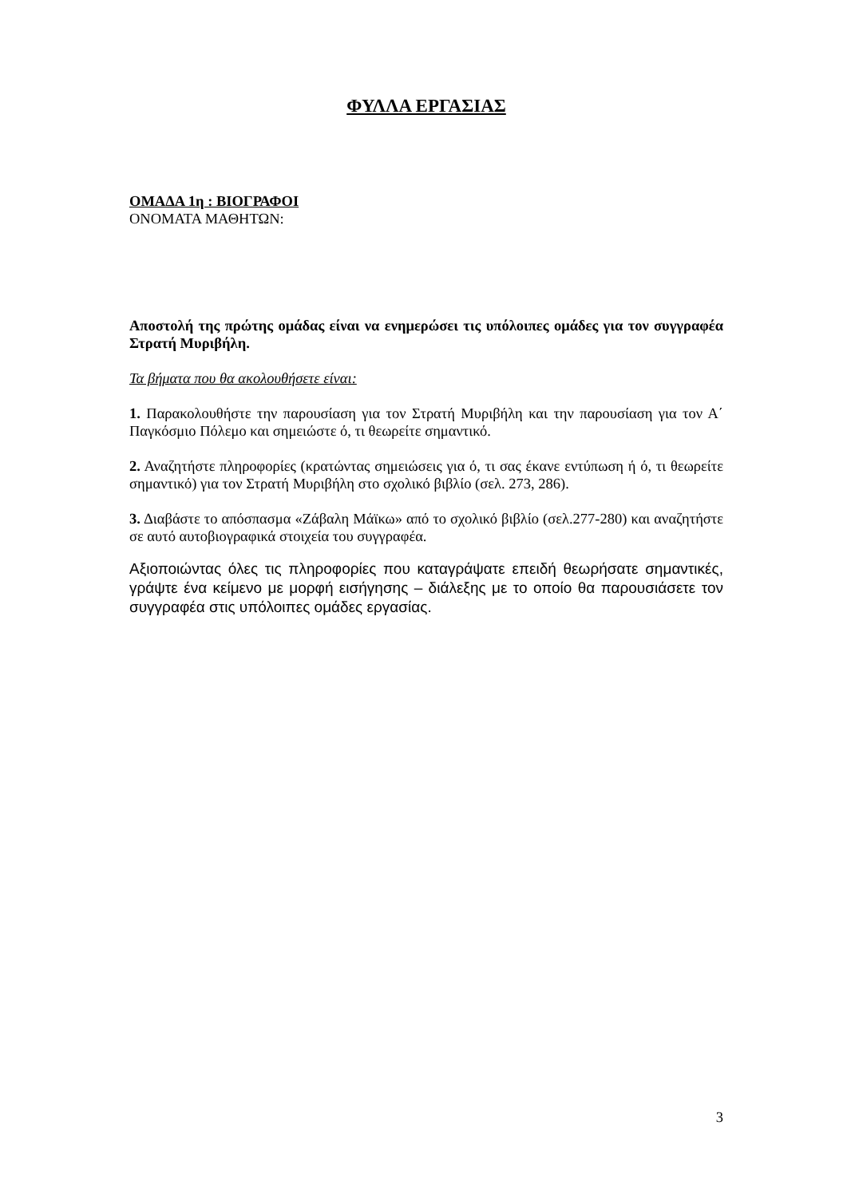ΦΥΛΛΑ ΕΡΓΑΣΙΑΣ
ΟΜΑΔΑ 1η : ΒΙΟΓΡΑΦΟΙ
ΟΝΟΜΑΤΑ ΜΑΘΗΤΩΝ:
Αποστολή της πρώτης ομάδας είναι να ενημερώσει τις υπόλοιπες ομάδες για τον συγγραφέα Στρατή Μυριβήλη.
Τα βήματα που θα ακολουθήσετε είναι:
1. Παρακολουθήστε την παρουσίαση για τον Στρατή Μυριβήλη και την παρουσίαση για τον Α΄ Παγκόσμιο Πόλεμο και σημειώστε ό, τι θεωρείτε σημαντικό.
2. Αναζητήστε πληροφορίες (κρατώντας σημειώσεις για ό, τι σας έκανε εντύπωση ή ό, τι θεωρείτε σημαντικό) για τον Στρατή Μυριβήλη στο σχολικό βιβλίο (σελ. 273, 286).
3. Διαβάστε το απόσπασμα «Ζάβαλη Μάϊκω» από το σχολικό βιβλίο (σελ.277-280) και αναζητήστε σε αυτό αυτοβιογραφικά στοιχεία του συγγραφέα.
Αξιοποιώντας όλες τις πληροφορίες που καταγράψατε επειδή θεωρήσατε σημαντικές, γράψτε ένα κείμενο με μορφή εισήγησης – διάλεξης με το οποίο θα παρουσιάσετε τον συγγραφέα στις υπόλοιπες ομάδες εργασίας.
3